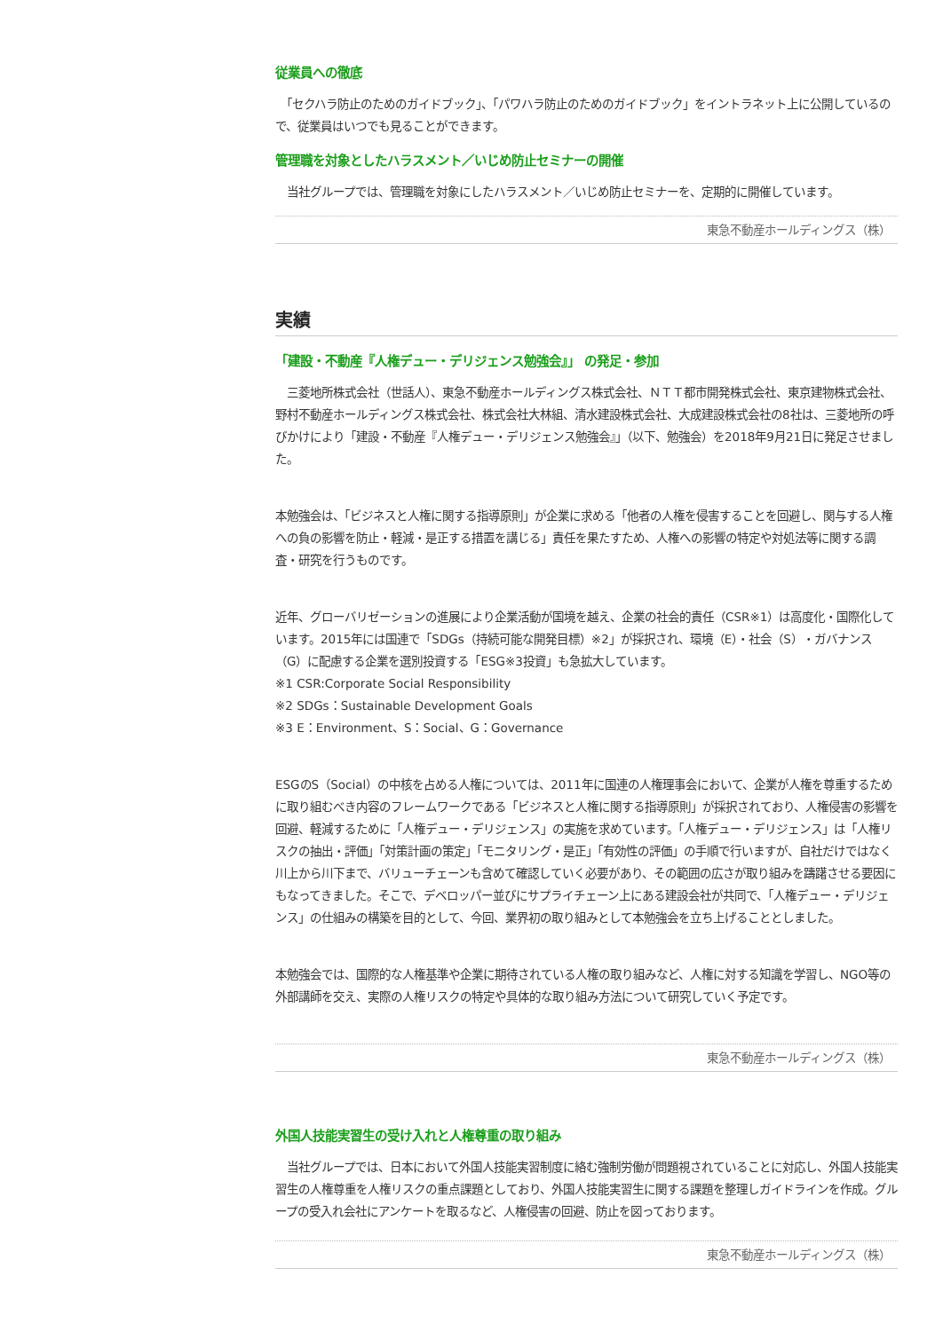従業員への徹底
　「セクハラ防止のためのガイドブック」、「パワハラ防止のためのガイドブック」をイントラネット上に公開しているので、従業員はいつでも見ることができます。
管理職を対象としたハラスメント／いじめ防止セミナーの開催
　当社グループでは、管理職を対象にしたハラスメント／いじめ防止セミナーを、定期的に開催しています。
東急不動産ホールディングス（株）
実績
「建設・不動産『人権デュー・デリジェンス勉強会』」 の発足・参加
　三菱地所株式会社（世話人）、東急不動産ホールディングス株式会社、ＮＴＴ都市開発株式会社、東京建物株式会社、野村不動産ホールディングス株式会社、株式会社大林組、清水建設株式会社、大成建設株式会社の8社は、三菱地所の呼びかけにより「建設・不動産『人権デュー・デリジェンス勉強会』」（以下、勉強会）を2018年9月21日に発足させました。
本勉強会は、「ビジネスと人権に関する指導原則」が企業に求める「他者の人権を侵害することを回避し、関与する人権への負の影響を防止・軽減・是正する措置を講じる」責任を果たすため、人権への影響の特定や対処法等に関する調査・研究を行うものです。
近年、グローバリゼーションの進展により企業活動が国境を越え、企業の社会的責任（CSR※1）は高度化・国際化しています。2015年には国連で「SDGs（持続可能な開発目標）※2」が採択され、環境（E）・社会（S）・ガバナンス（G）に配慮する企業を選別投資する「ESG※3投資」も急拡大しています。
※1 CSR:Corporate Social Responsibility
※2 SDGs：Sustainable Development Goals
※3 E：Environment、S：Social、G：Governance
ESGのS（Social）の中核を占める人権については、2011年に国連の人権理事会において、企業が人権を尊重するために取り組むべき内容のフレームワークである「ビジネスと人権に関する指導原則」が採択されており、人権侵害の影響を回避、軽減するために「人権デュー・デリジェンス」の実施を求めています。「人権デュー・デリジェンス」は「人権リスクの抽出・評価」「対策計画の策定」「モニタリング・是正」「有効性の評価」の手順で行いますが、自社だけではなく川上から川下まで、バリューチェーンも含めて確認していく必要があり、その範囲の広さが取り組みを躊躇させる要因にもなってきました。そこで、デベロッパー並びにサプライチェーン上にある建設会社が共同で、「人権デュー・デリジェンス」の仕組みの構築を目的として、今回、業界初の取り組みとして本勉強会を立ち上げることとしました。
本勉強会では、国際的な人権基準や企業に期待されている人権の取り組みなど、人権に対する知識を学習し、NGO等の外部講師を交え、実際の人権リスクの特定や具体的な取り組み方法について研究していく予定です。
東急不動産ホールディングス（株）
外国人技能実習生の受け入れと人権尊重の取り組み
　当社グループでは、日本において外国人技能実習制度に絡む強制労働が問題視されていることに対応し、外国人技能実習生の人権尊重を人権リスクの重点課題としており、外国人技能実習生に関する課題を整理しガイドラインを作成。グループの受入れ会社にアンケートを取るなど、人権侵害の回避、防止を図っております。
東急不動産ホールディングス（株）